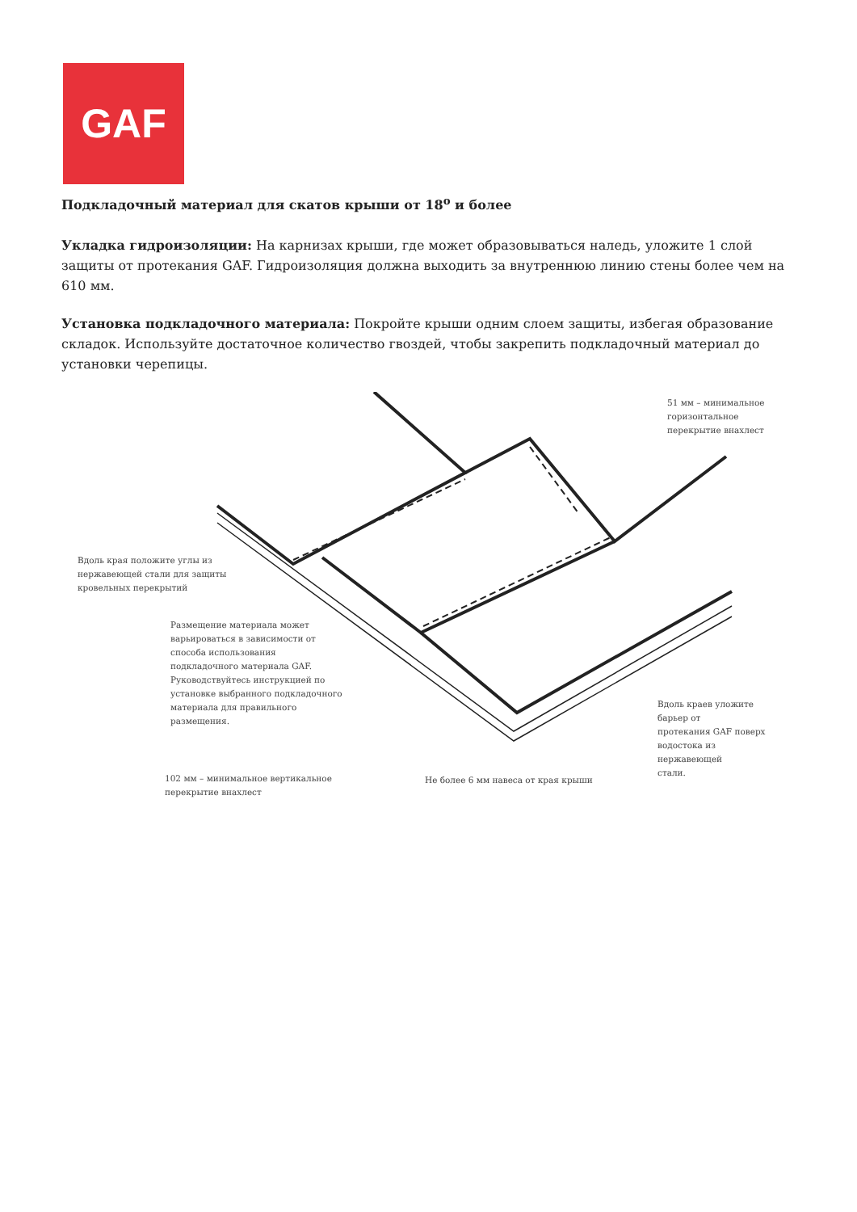GAF
Подкладочный материал для скатов крыши от 18<sup>о</sup> и более
Укладка гидроизоляции: На карнизах крыши, где может образовываться наледь, уложите 1 слой защиты от протекания GAF. Гидроизоляция должна выходить за внутреннюю линию стены более чем на 610 мм.
Установка подкладочного материала: Покройте крыши одним слоем защиты, избегая образование складок. Используйте достаточное количество гвоздей, чтобы закрепить подкладочный материал до установки черепицы.
51 мм – минимальное горизонтальное
перекрытие внахлест
Вдоль края положите углы из
нержавеющей стали для защиты
кровельных перекрытий
Размещение материала может
варьироваться в зависимости от
способа использования
подкладочного материала GAF.
Руководствуйтесь инструкцией по
установке выбранного подкладочного
материала для правильного
размещения.
Вдоль краев уложите барьер от
протекания GAF поверх
водостока из нержавеющей
стали.
102 мм – минимальное вертикальное
перекрытие внахлест
Не более 6 мм навеса от края крыши